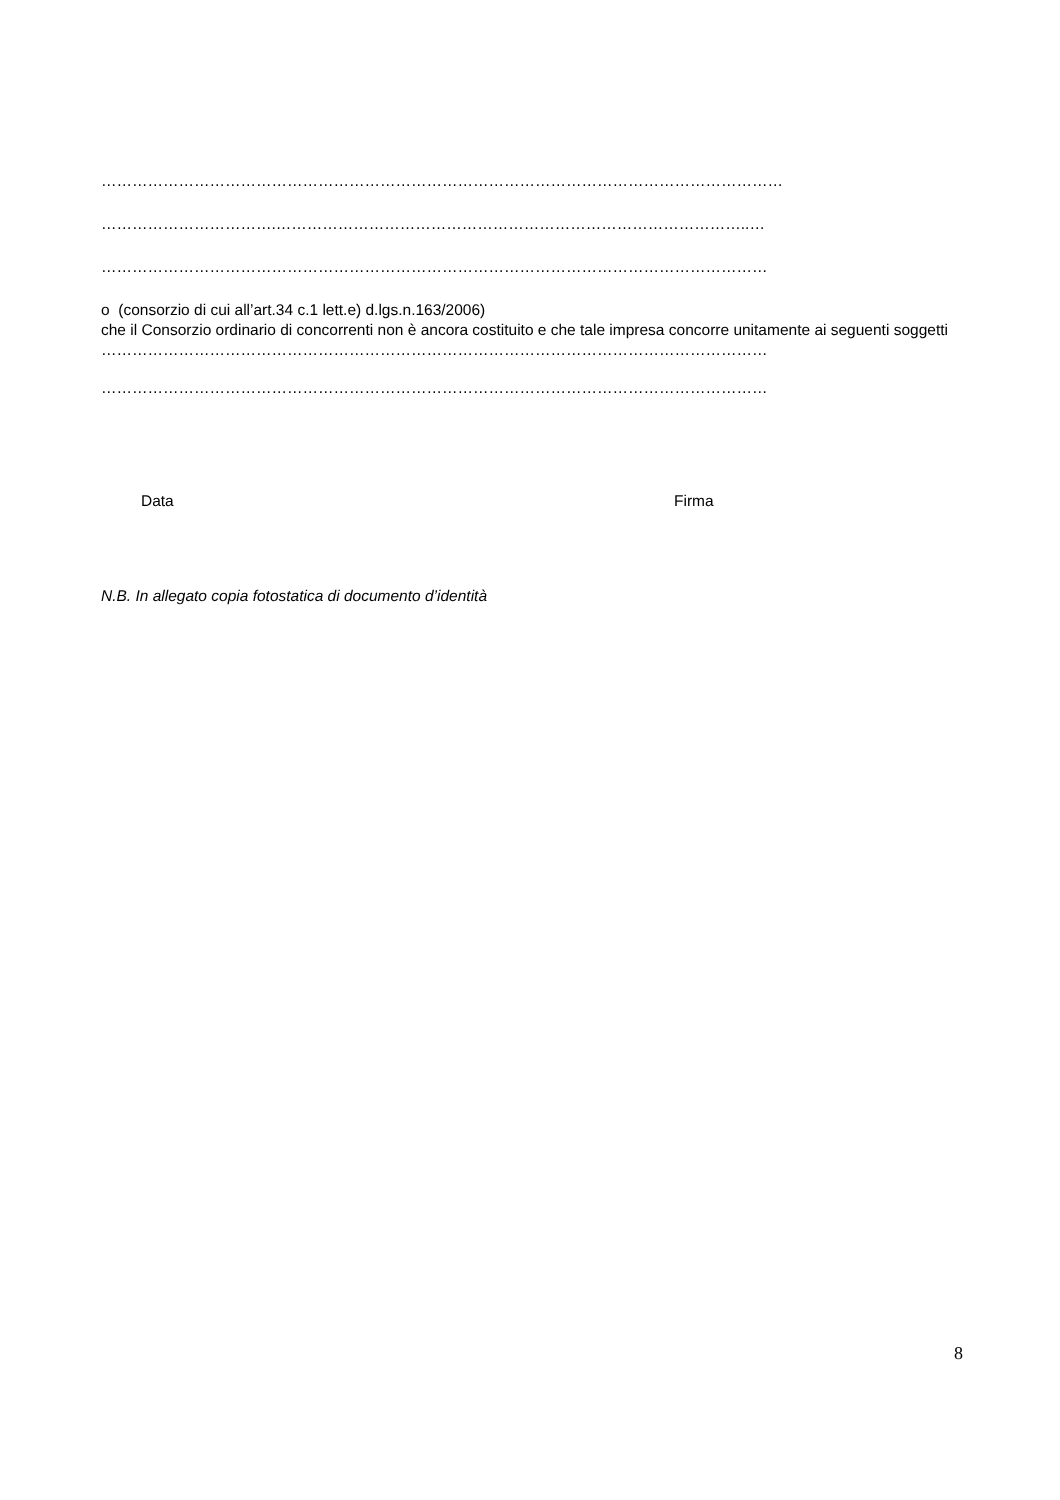……………………………………………………………………………………………………………………
…………………………….………………………………………………………………………………..…
…………………………………………………………………………………………………………………
o (consorzio di cui all’art.34 c.1 lett.e) d.lgs.n.163/2006)
che il Consorzio ordinario di concorrenti non è ancora costituito e che tale impresa concorre unitamente ai seguenti soggetti
…………………………………………………………………………………………………………………
…………………………………………………………………………………………………………………
Data Firma
N.B. In allegato copia fotostatica di documento d’identità
8